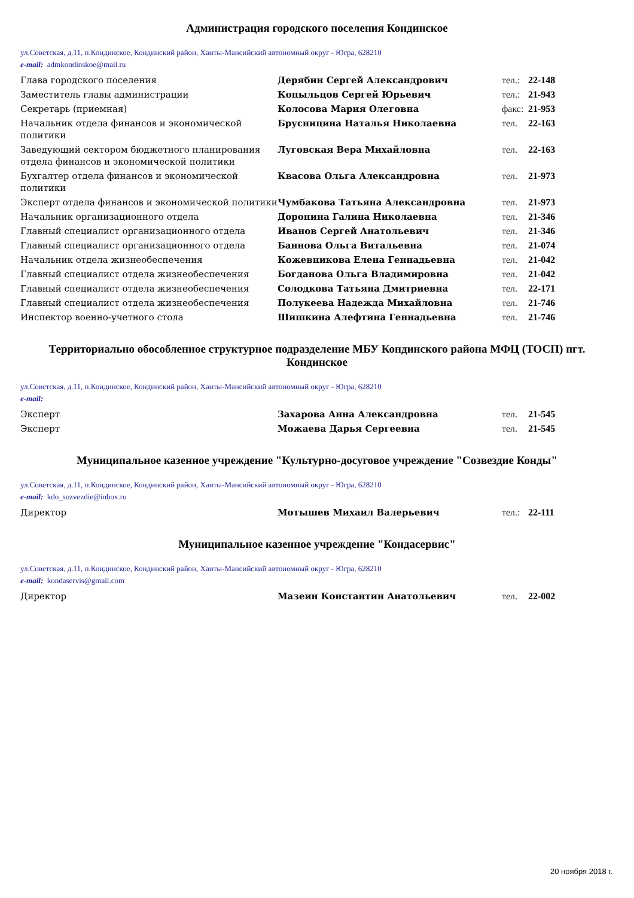Администрация городского поселения Кондинское
ул.Советская, д.11, п.Кондинское, Кондинский район, Ханты-Мансийский автономный округ - Югра, 628210
e-mail: admkondinskoe@mail.ru
| Глава городского поселения | Дерябин Сергей Александрович | тел.: | 22-148 |
| Заместитель главы администрации | Копыльцов Сергей Юрьевич | тел.: | 21-943 |
| Секретарь (приемная) | Колосова Мария Олеговна | факс: | 21-953 |
| Начальник отдела финансов и экономической политики | Брусницина Наталья Николаевна | тел. | 22-163 |
| Заведующий сектором бюджетного планирования отдела финансов и экономической политики | Луговская Вера Михайловна | тел. | 22-163 |
| Бухгалтер отдела финансов и экономической политики | Квасова Ольга Александровна | тел. | 21-973 |
| Эксперт отдела финансов и экономической политики | Чумбакова Татьяна Александровна | тел. | 21-973 |
| Начальник организационного отдела | Доронина Галина Николаевна | тел. | 21-346 |
| Главный специалист организационного отдела | Иванов Сергей Анатольевич | тел. | 21-346 |
| Главный специалист организационного отдела | Баннова Ольга Витальевна | тел. | 21-074 |
| Начальник отдела жизнеобеспечения | Кожевникова Елена Геннадьевна | тел. | 21-042 |
| Главный специалист отдела жизнеобеспечения | Богданова Ольга Владимировна | тел. | 21-042 |
| Главный специалист отдела жизнеобеспечения | Солодкова Татьяна Дмитриевна | тел. | 22-171 |
| Главный специалист отдела жизнеобеспечения | Полукеева Надежда Михайловна | тел. | 21-746 |
| Инспектор военно-учетного стола | Шишкина Алефтина Геннадьевна | тел. | 21-746 |
Территориально обособленное структурное подразделение МБУ Кондинского района МФЦ (ТОСП) пгт. Кондинское
ул.Советская, д.11, п.Кондинское, Кондинский район, Ханты-Мансийский автономный округ - Югра, 628210
e-mail:
| Эксперт | Захарова Анна Александровна | тел. | 21-545 |
| Эксперт | Можаева Дарья Сергеевна | тел. | 21-545 |
Муниципальное казенное учреждение "Культурно-досуговое учреждение "Созвездие Конды"
ул.Советская, д.11, п.Кондинское, Кондинский район, Ханты-Мансийский автономный округ - Югра, 628210
e-mail: kdo_sozvezdie@inbox.ru
| Директор | Мотышев Михаил Валерьевич | тел.: | 22-111 |
Муниципальное казенное учреждение "Кондасервис"
ул.Советская, д.11, п.Кондинское, Кондинский район, Ханты-Мансийский автономный округ - Югра, 628210
e-mail: kondaservis@gmail.com
| Директор | Мазеин Константин Анатольевич | тел. | 22-002 |
20 ноября 2018 г.